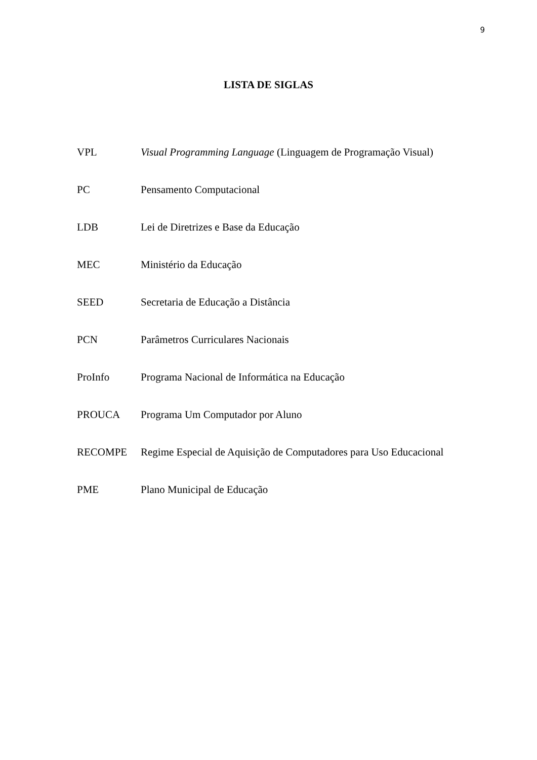9
LISTA DE SIGLAS
VPL Visual Programming Language (Linguagem de Programação Visual)
PC Pensamento Computacional
LDB Lei de Diretrizes e Base da Educação
MEC Ministério da Educação
SEED Secretaria de Educação a Distância
PCN Parâmetros Curriculares Nacionais
ProInfo Programa Nacional de Informática na Educação
PROUCA Programa Um Computador por Aluno
RECOMPE Regime Especial de Aquisição de Computadores para Uso Educacional
PME Plano Municipal de Educação